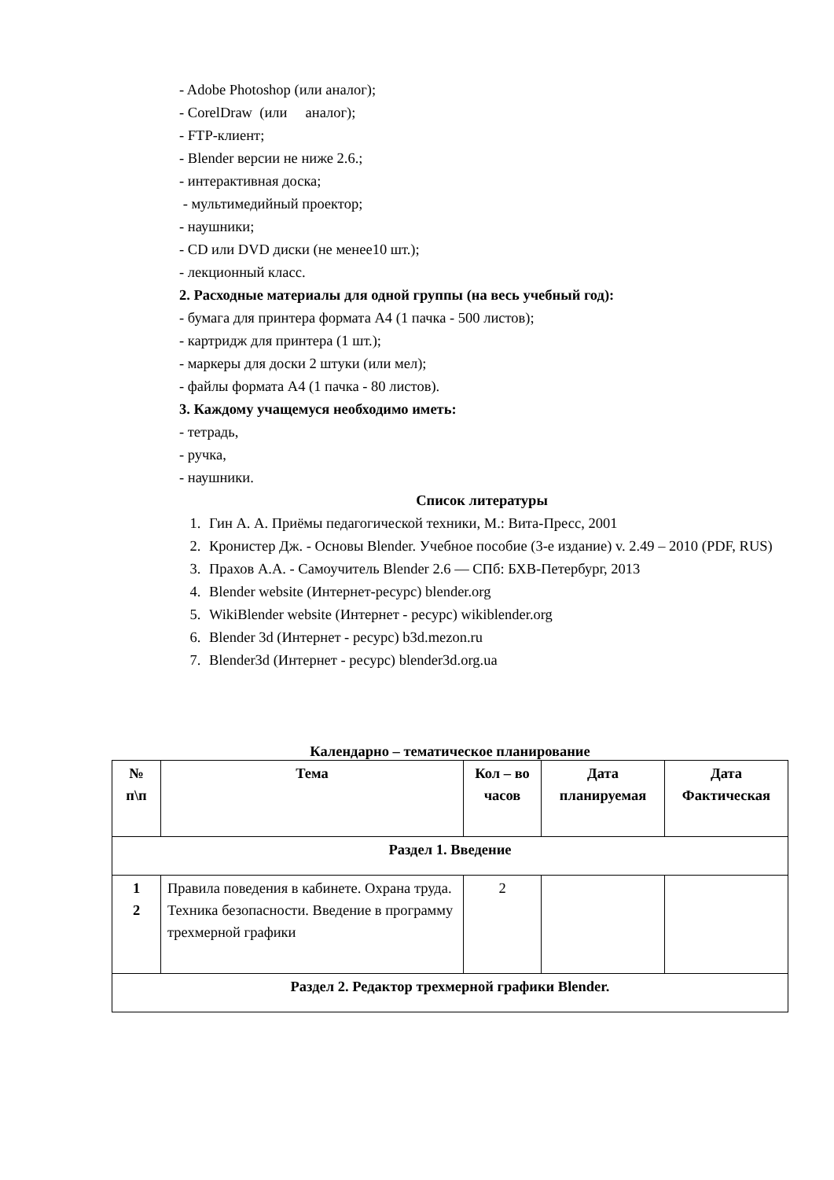- Adobe Photoshop (или аналог);
- CorelDraw (или аналог);
- FTP-клиент;
- Blender версии не ниже 2.6.;
- интерактивная доска;
- мультимедийный проектор;
- наушники;
- CD или DVD диски (не менее10 шт.);
- лекционный класс.
2. Расходные материалы для одной группы (на весь учебный год):
- бумага для принтера формата А4 (1 пачка - 500 листов);
- картридж для принтера (1 шт.);
- маркеры для доски 2 штуки (или мел);
- файлы формата А4 (1 пачка - 80 листов).
3. Каждому учащемуся необходимо иметь:
- тетрадь,
- ручка,
- наушники.
Список литературы
1. Гин А. А. Приёмы педагогической техники, М.: Вита-Пресс, 2001
2. Кронистер Дж. - Основы Blender. Учебное пособие (3-е издание) v. 2.49 – 2010 (PDF, RUS)
3. Прахов А.А. - Самоучитель Blender 2.6 — СПб: БХВ-Петербург, 2013
4. Blender website (Интернет-ресурс) blender.org
5. WikiBlender website (Интернет - ресурс) wikiblender.org
6. Blender 3d (Интернет - ресурс) b3d.mezon.ru
7. Blender3d (Интернет - ресурс) blender3d.org.ua
Календарно – тематическое планирование
| № п\п | Тема | Кол – во часов | Дата планируемая | Дата Фактическая |
| --- | --- | --- | --- | --- |
| Раздел 1. Введение | | | | |
| 1 2 | Правила поведения в кабинете. Охрана труда. Техника безопасности. Введение в программу трехмерной графики | 2 | | |
| Раздел 2. Редактор трехмерной графики Blender. | | | | |